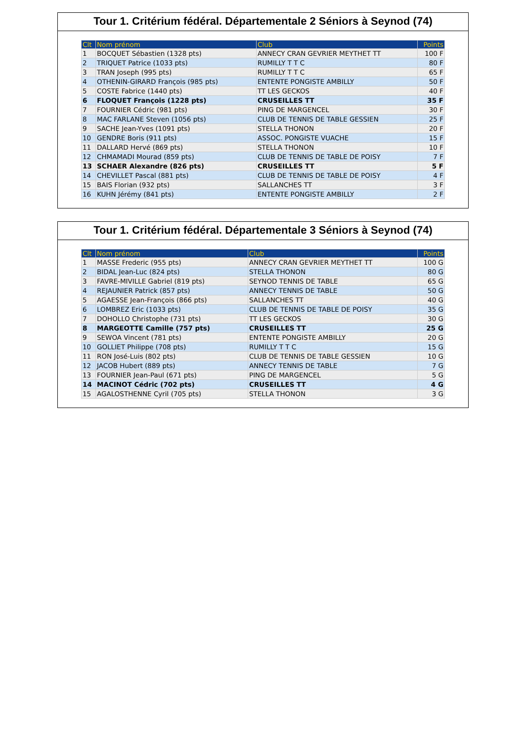Tour 1. Critérium fédéral. Départementale 2 Séniors à Seynod (74)
| Clt | Nom prénom | Club | Points |
| --- | --- | --- | --- |
| 1 | BOCQUET Sébastien (1328 pts) | ANNECY CRAN GEVRIER MEYTHET TT | 100 F |
| 2 | TRIQUET Patrice (1033 pts) | RUMILLY T T C | 80 F |
| 3 | TRAN Joseph (995 pts) | RUMILLY T T C | 65 F |
| 4 | OTHENIN-GIRARD François (985 pts) | ENTENTE PONGISTE AMBILLY | 50 F |
| 5 | COSTE Fabrice (1440 pts) | TT LES GECKOS | 40 F |
| 6 | FLOQUET François (1228 pts) | CRUSEILLES TT | 35 F |
| 7 | FOURNIER Cédric (981 pts) | PING DE MARGENCEL | 30 F |
| 8 | MAC FARLANE Steven (1056 pts) | CLUB DE TENNIS DE TABLE GESSIEN | 25 F |
| 9 | SACHE Jean-Yves (1091 pts) | STELLA THONON | 20 F |
| 10 | GENDRE Boris (911 pts) | ASSOC. PONGISTE VUACHE | 15 F |
| 11 | DALLARD Hervé (869 pts) | STELLA THONON | 10 F |
| 12 | CHMAMADI Mourad (859 pts) | CLUB DE TENNIS DE TABLE DE POISY | 7 F |
| 13 | SCHAER Alexandre (826 pts) | CRUSEILLES TT | 5 F |
| 14 | CHEVILLET Pascal (881 pts) | CLUB DE TENNIS DE TABLE DE POISY | 4 F |
| 15 | BAIS Florian (932 pts) | SALLANCHES TT | 3 F |
| 16 | KUHN Jérémy (841 pts) | ENTENTE PONGISTE AMBILLY | 2 F |
Tour 1. Critérium fédéral. Départementale 3 Séniors à Seynod (74)
| Clt | Nom prénom | Club | Points |
| --- | --- | --- | --- |
| 1 | MASSE Frederic (955 pts) | ANNECY CRAN GEVRIER MEYTHET TT | 100 G |
| 2 | BIDAL Jean-Luc (824 pts) | STELLA THONON | 80 G |
| 3 | FAVRE-MIVILLE Gabriel (819 pts) | SEYNOD TENNIS DE TABLE | 65 G |
| 4 | REJAUNIER Patrick (857 pts) | ANNECY TENNIS DE TABLE | 50 G |
| 5 | AGAESSE Jean-François (866 pts) | SALLANCHES TT | 40 G |
| 6 | LOMBREZ Eric (1033 pts) | CLUB DE TENNIS DE TABLE DE POISY | 35 G |
| 7 | DOHOLLO Christophe (731 pts) | TT LES GECKOS | 30 G |
| 8 | MARGEOTTE Camille (757 pts) | CRUSEILLES TT | 25 G |
| 9 | SEWOA Vincent (781 pts) | ENTENTE PONGISTE AMBILLY | 20 G |
| 10 | GOLLIET Philippe (708 pts) | RUMILLY T T C | 15 G |
| 11 | RON José-Luis (802 pts) | CLUB DE TENNIS DE TABLE GESSIEN | 10 G |
| 12 | JACOB Hubert (889 pts) | ANNECY TENNIS DE TABLE | 7 G |
| 13 | FOURNIER Jean-Paul (671 pts) | PING DE MARGENCEL | 5 G |
| 14 | MACINOT Cédric (702 pts) | CRUSEILLES TT | 4 G |
| 15 | AGALOSTHENNE Cyril (705 pts) | STELLA THONON | 3 G |